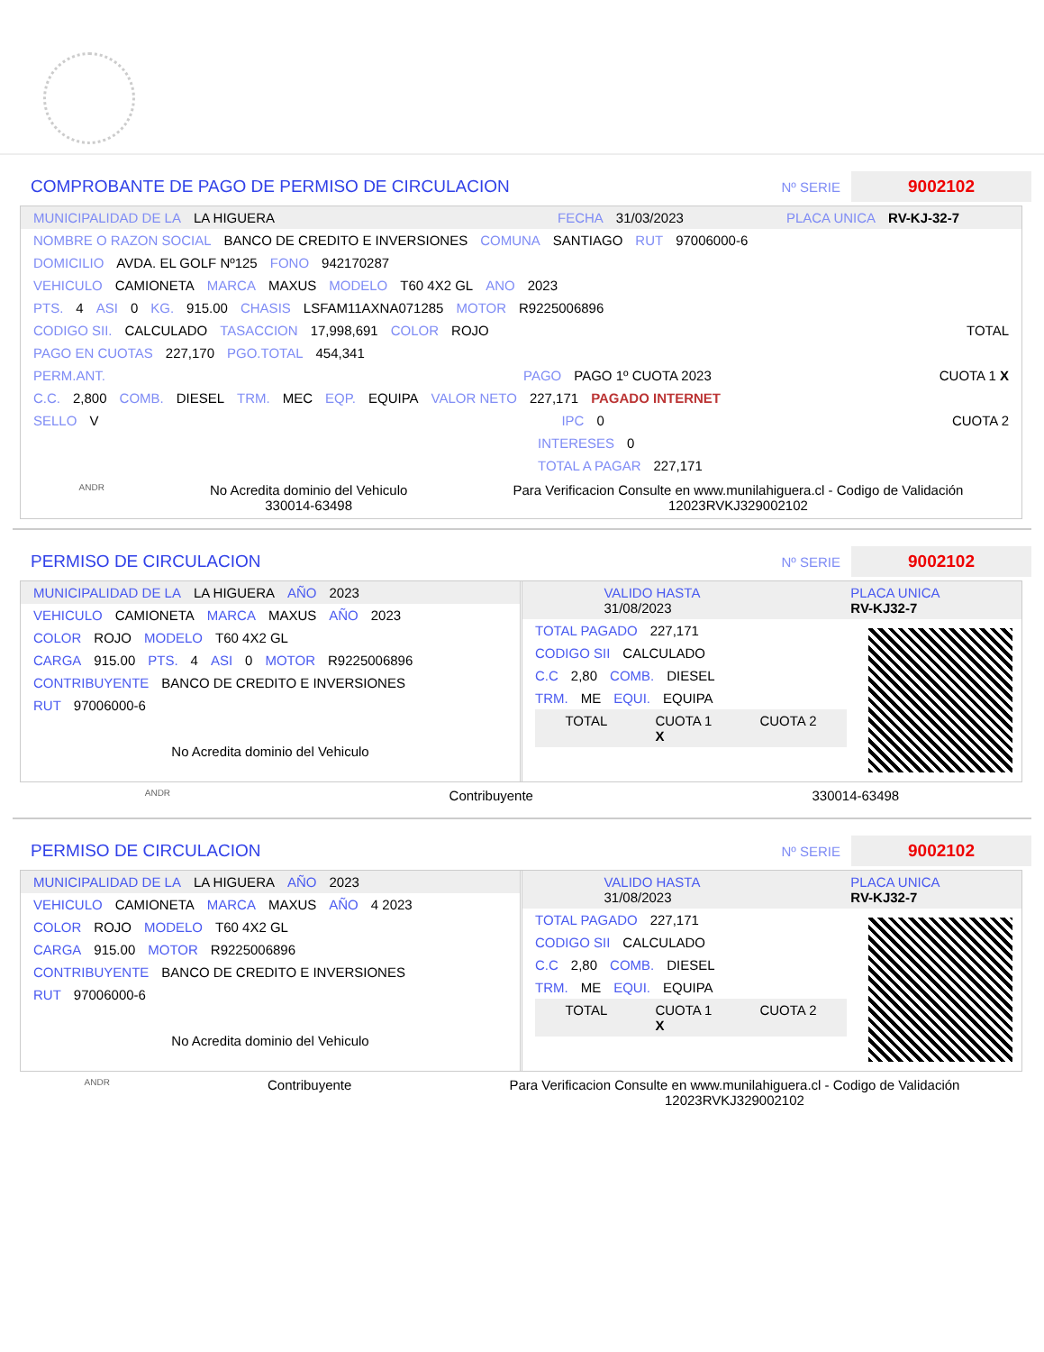COMPROBANTE DE PAGO DE PERMISO DE CIRCULACION
Nº SERIE
9002102
MUNICIPALIDAD DE LA LA HIGUERA FECHA 31/03/2023 PLACA UNICA RV-KJ-32-7
NOMBRE O RAZON SOCIAL BANCO DE CREDITO E INVERSIONES COMUNA SANTIAGO RUT 97006000-6
DOMICILIO AVDA. EL GOLF Nº125 FONO 942170287
VEHICULO CAMIONETA MARCA MAXUS MODELO T60 4X2 GL ANO 2023
PTS. 4 ASI 0 KG. 915.00 CHASIS LSFAM11AXNA071285 MOTOR R9225006896
CODIGO SII. CALCULADO TASACCION 17,998,691 COLOR ROJO TOTAL
PAGO EN CUOTAS 227,170 PGO.TOTAL 454,341
PERM.ANT. PAGO PAGO 1º CUOTA 2023 CUOTA 1 X
C.C. 2,800 COMB. DIESEL TRM. MEC EQP. EQUIPA VALOR NETO 227,171 PAGADO INTERNET
SELLO V IPC 0 CUOTA 2
INTERESES 0
TOTAL A PAGAR 227,171
ANDR No Acredita dominio del Vehiculo
330014-63498 Para Verificacion Consulte en www.munilahiguera.cl - Codigo de Validación
12023RVKJ329002102
PERMISO DE CIRCULACION
Nº SERIE
9002102
MUNICIPALIDAD DE LA LA HIGUERA AÑO 2023
VEHICULO CAMIONETA MARCA MAXUS AÑO 2023
COLOR ROJO MODELO T60 4X2 GL
CARGA 915.00 PTS. 4 ASI 0 MOTOR R9225006896
CONTRIBUYENTE BANCO DE CREDITO E INVERSIONES
RUT 97006000-6
No Acredita dominio del Vehiculo
VALIDO HASTA
31/08/2023 PLACA UNICA
RV-KJ32-7
TOTAL PAGADO 227,171
CODIGO SII CALCULADO
C.C 2,80 COMB. DIESEL
TRM. ME EQUI. EQUIPA
TOTAL CUOTA 1
X CUOTA 2
ANDR Contribuyente 330014-63498
PERMISO DE CIRCULACION
Nº SERIE
9002102
MUNICIPALIDAD DE LA LA HIGUERA AÑO 2023
VEHICULO CAMIONETA MARCA MAXUS AÑO 4 2023
COLOR ROJO MODELO T60 4X2 GL
CARGA 915.00 MOTOR R9225006896
CONTRIBUYENTE BANCO DE CREDITO E INVERSIONES
RUT 97006000-6
No Acredita dominio del Vehiculo
VALIDO HASTA
31/08/2023 PLACA UNICA
RV-KJ32-7
TOTAL PAGADO 227,171
CODIGO SII CALCULADO
C.C 2,80 COMB. DIESEL
TRM. ME EQUI. EQUIPA
TOTAL CUOTA 1
X CUOTA 2
ANDR Contribuyente Para Verificacion Consulte en www.munilahiguera.cl - Codigo de Validación
12023RVKJ329002102